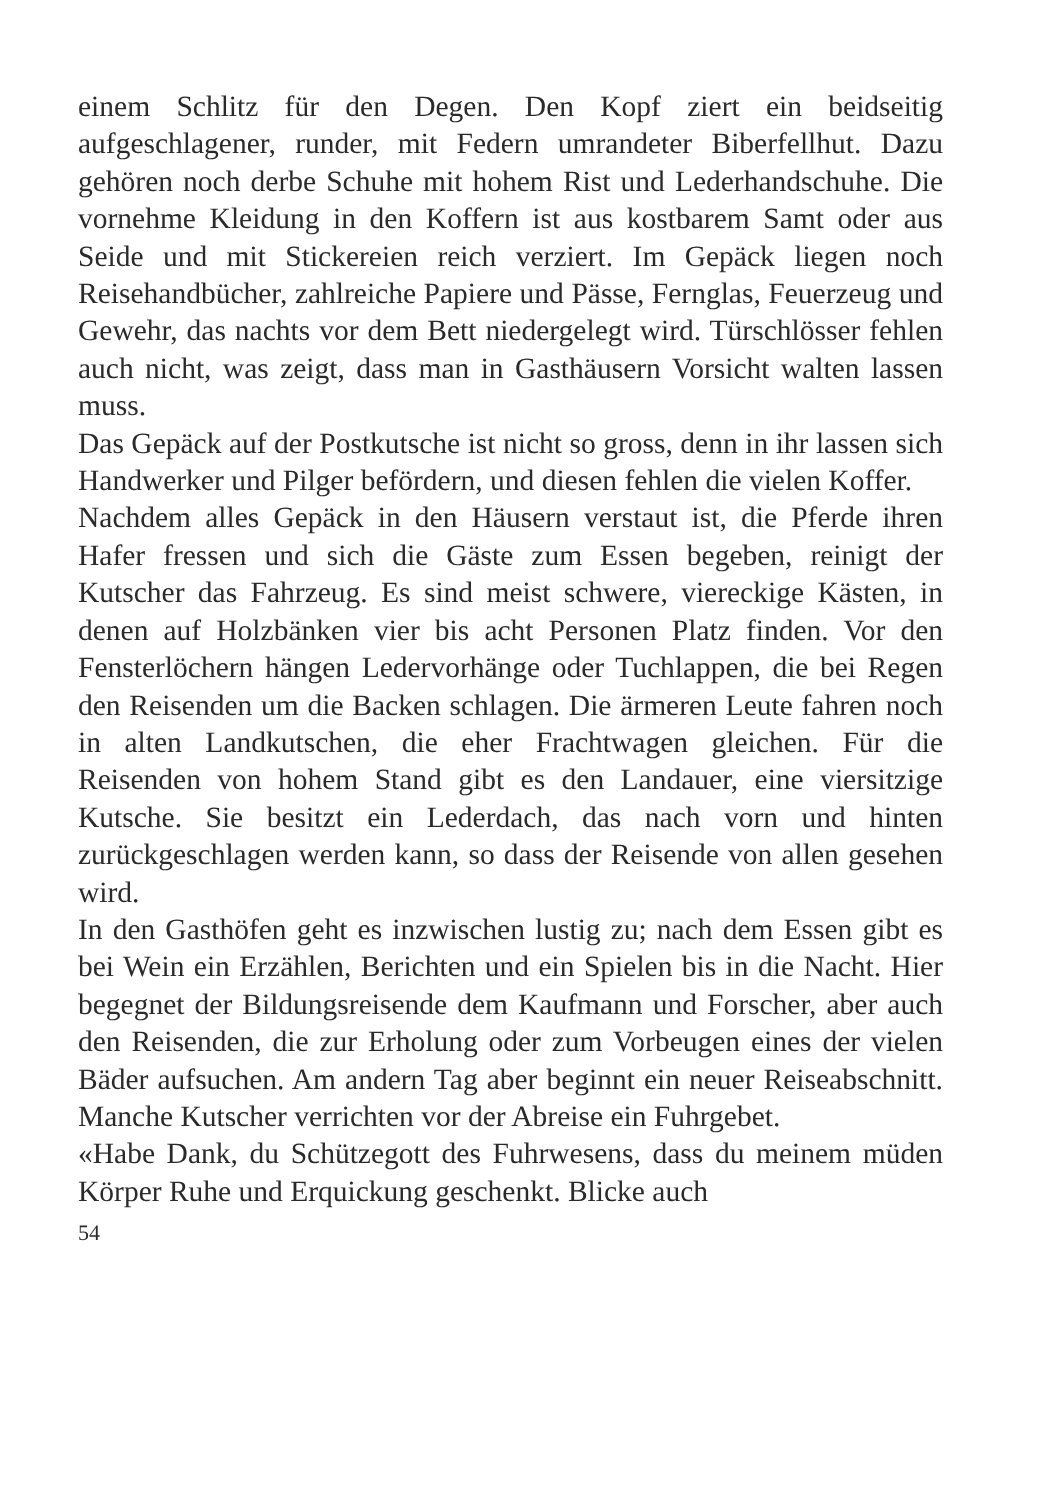einem Schlitz für den Degen. Den Kopf ziert ein beidseitig aufgeschlagener, runder, mit Federn umrandeter Biberfellhut. Dazu gehören noch derbe Schuhe mit hohem Rist und Lederhandschuhe. Die vornehme Kleidung in den Koffern ist aus kostbarem Samt oder aus Seide und mit Stickereien reich verziert. Im Gepäck liegen noch Reisehandbücher, zahlreiche Papiere und Pässe, Fernglas, Feuerzeug und Gewehr, das nachts vor dem Bett niedergelegt wird. Türschlösser fehlen auch nicht, was zeigt, dass man in Gasthäusern Vorsicht walten lassen muss.
Das Gepäck auf der Postkutsche ist nicht so gross, denn in ihr lassen sich Handwerker und Pilger befördern, und diesen fehlen die vielen Koffer.
Nachdem alles Gepäck in den Häusern verstaut ist, die Pferde ihren Hafer fressen und sich die Gäste zum Essen begeben, reinigt der Kutscher das Fahrzeug. Es sind meist schwere, viereckige Kästen, in denen auf Holzbänken vier bis acht Personen Platz finden. Vor den Fensterlöchern hängen Ledervorhänge oder Tuchlappen, die bei Regen den Reisenden um die Backen schlagen. Die ärmeren Leute fahren noch in alten Landkutschen, die eher Frachtwagen gleichen. Für die Reisenden von hohem Stand gibt es den Landauer, eine viersitzige Kutsche. Sie besitzt ein Lederdach, das nach vorn und hinten zurückgeschlagen werden kann, so dass der Reisende von allen gesehen wird.
In den Gasthöfen geht es inzwischen lustig zu; nach dem Essen gibt es bei Wein ein Erzählen, Berichten und ein Spielen bis in die Nacht. Hier begegnet der Bildungsreisende dem Kaufmann und Forscher, aber auch den Reisenden, die zur Erholung oder zum Vorbeugen eines der vielen Bäder aufsuchen. Am andern Tag aber beginnt ein neuer Reiseabschnitt. Manche Kutscher verrichten vor der Abreise ein Fuhrgebet.
«Habe Dank, du Schützegott des Fuhrwesens, dass du meinem müden Körper Ruhe und Erquickung geschenkt. Blicke auch
54